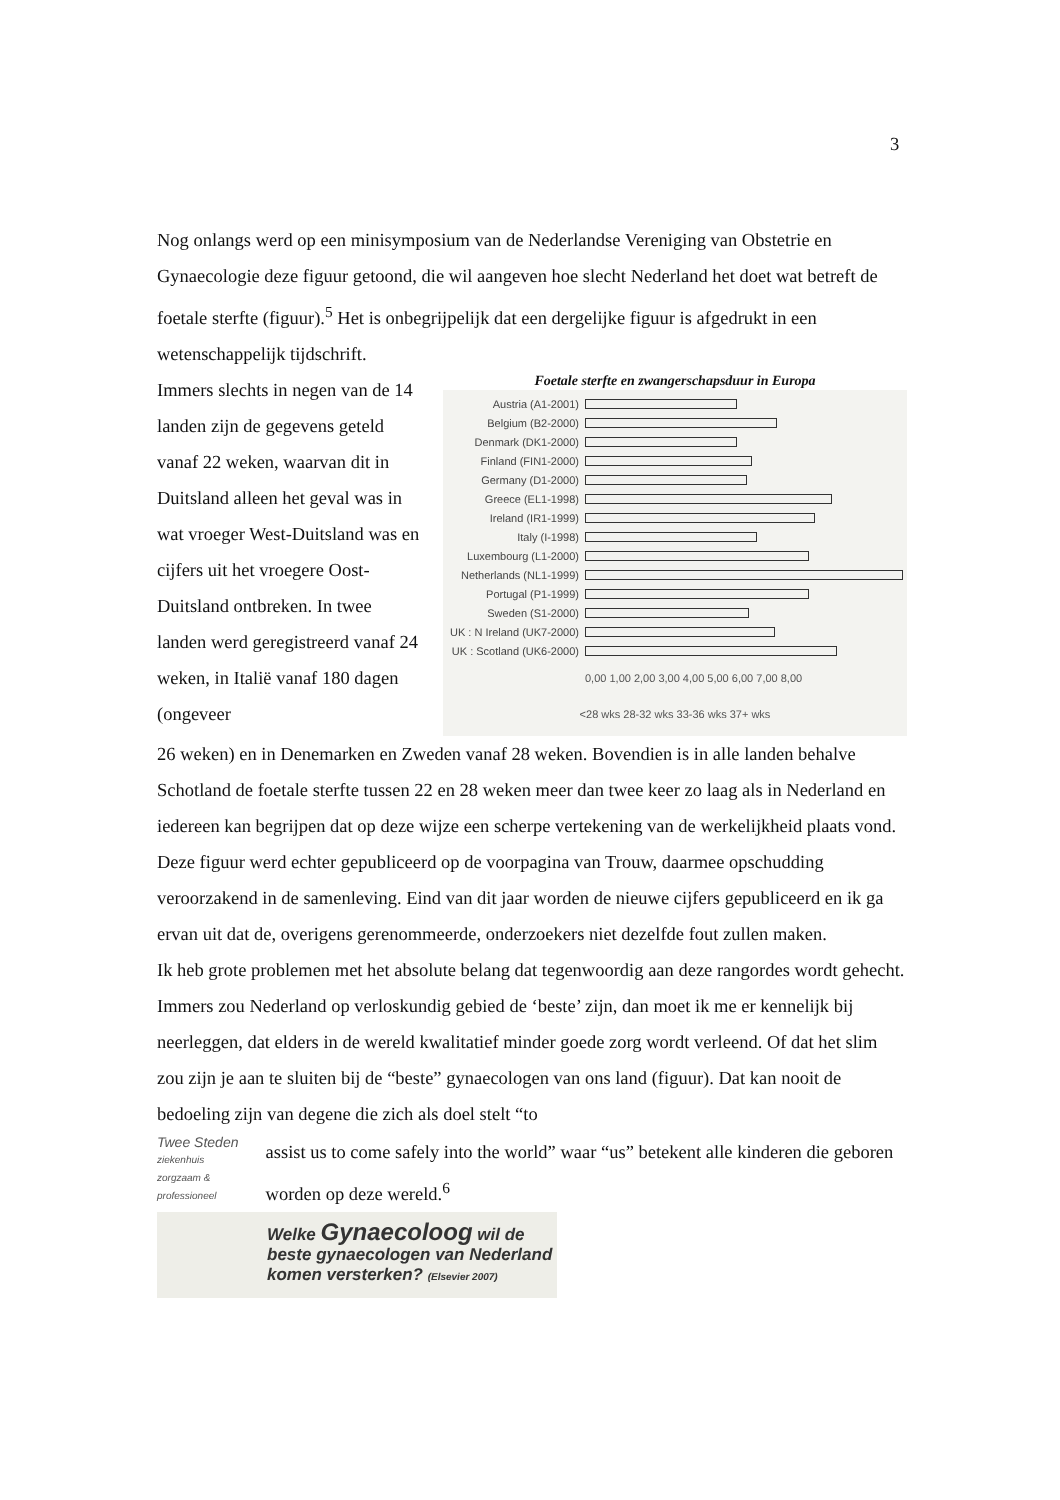3
Nog onlangs werd op een minisymposium van de Nederlandse Vereniging van Obstetrie en Gynaecologie deze figuur getoond, die wil aangeven hoe slecht Nederland het doet wat betreft de foetale sterfte (figuur).<sup>5</sup> Het is onbegrijpelijk dat een dergelijke figuur is afgedrukt in een wetenschappelijk tijdschrift.
Immers slechts in negen van de 14 landen zijn de gegevens geteld vanaf 22 weken, waarvan dit in Duitsland alleen het geval was in wat vroeger West-Duitsland was en cijfers uit het vroegere Oost-Duitsland ontbreken. In twee landen werd geregistreerd vanaf 24 weken, in Italië vanaf 180 dagen (ongeveer
Foetale sterfte en zwangerschapsduur in Europa
Austria (A1-2001)
Belgium (B2-2000)
Denmark (DK1-2000)
Finland (FIN1-2000)
Germany (D1-2000)
Greece (EL1-1998)
Ireland (IR1-1999)
Italy (I-1998)
Luxembourg (L1-2000)
Netherlands (NL1-1999)
Portugal (P1-1999)
Sweden (S1-2000)
UK : N Ireland (UK7-2000)
UK : Scotland (UK6-2000)
0,00 1,00 2,00 3,00 4,00 5,00 6,00 7,00 8,00
<28 wks 28-32 wks 33-36 wks 37+ wks
26 weken) en in Denemarken en Zweden vanaf 28 weken. Bovendien is in alle landen behalve Schotland de foetale sterfte tussen 22 en 28 weken meer dan twee keer zo laag als in Nederland en iedereen kan begrijpen dat op deze wijze een scherpe vertekening van de werkelijkheid plaats vond. Deze figuur werd echter gepubliceerd op de voorpagina van Trouw, daarmee opschudding veroorzakend in de samenleving. Eind van dit jaar worden de nieuwe cijfers gepubliceerd en ik ga ervan uit dat de, overigens gerenommeerde, onderzoekers niet dezelfde fout zullen maken.
Ik heb grote problemen met het absolute belang dat tegenwoordig aan deze rangordes wordt gehecht. Immers zou Nederland op verloskundig gebied de ‘beste’ zijn, dan moet ik me er kennelijk bij neerleggen, dat elders in de wereld kwalitatief minder goede zorg wordt verleend. Of dat het slim zou zijn je aan te sluiten bij de “beste” gynaecologen van ons land (figuur). Dat kan nooit de bedoeling zijn van degene die zich als doel stelt “to
Twee Steden
ziekenhuis
zorgzaam & professioneel
assist us to come safely into the world” waar “us” betekent alle kinderen die geboren worden op deze wereld.<sup>6</sup>
Welke Gynaecoloog wil de beste gynaecologen van Nederland komen versterken? (Elsevier 2007)